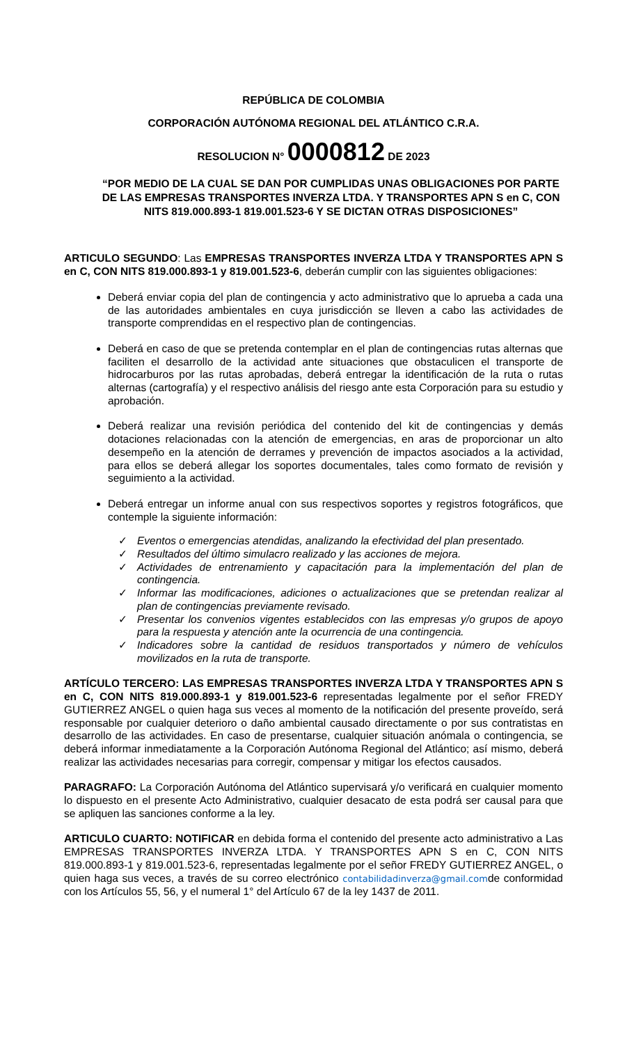REPÚBLICA DE COLOMBIA
CORPORACIÓN AUTÓNOMA REGIONAL DEL ATLÁNTICO C.R.A.
RESOLUCION N° 0000812 DE 2023
“POR MEDIO DE LA CUAL SE DAN POR CUMPLIDAS UNAS OBLIGACIONES POR PARTE DE LAS EMPRESAS TRANSPORTES INVERZA LTDA. Y TRANSPORTES APN S en C, CON NITS 819.000.893-1 819.001.523-6 Y SE DICTAN OTRAS DISPOSICIONES”
ARTICULO SEGUNDO: Las EMPRESAS TRANSPORTES INVERZA LTDA Y TRANSPORTES APN S en C, CON NITS 819.000.893-1 y 819.001.523-6, deberán cumplir con las siguientes obligaciones:
Deberá enviar copia del plan de contingencia y acto administrativo que lo aprueba a cada una de las autoridades ambientales en cuya jurisdicción se lleven a cabo las actividades de transporte comprendidas en el respectivo plan de contingencias.
Deberá en caso de que se pretenda contemplar en el plan de contingencias rutas alternas que faciliten el desarrollo de la actividad ante situaciones que obstaculicen el transporte de hidrocarburos por las rutas aprobadas, deberá entregar la identificación de la ruta o rutas alternas (cartografía) y el respectivo análisis del riesgo ante esta Corporación para su estudio y aprobación.
Deberá realizar una revisión periódica del contenido del kit de contingencias y demás dotaciones relacionadas con la atención de emergencias, en aras de proporcionar un alto desempeño en la atención de derrames y prevención de impactos asociados a la actividad, para ellos se deberá allegar los soportes documentales, tales como formato de revisión y seguimiento a la actividad.
Deberá entregar un informe anual con sus respectivos soportes y registros fotográficos, que contemple la siguiente información:
✓ Eventos o emergencias atendidas, analizando la efectividad del plan presentado.
✓ Resultados del último simulacro realizado y las acciones de mejora.
✓ Actividades de entrenamiento y capacitación para la implementación del plan de contingencia.
✓ Informar las modificaciones, adiciones o actualizaciones que se pretendan realizar al plan de contingencias previamente revisado.
✓ Presentar los convenios vigentes establecidos con las empresas y/o grupos de apoyo para la respuesta y atención ante la ocurrencia de una contingencia.
✓ Indicadores sobre la cantidad de residuos transportados y número de vehículos movilizados en la ruta de transporte.
ARTÍCULO TERCERO: LAS EMPRESAS TRANSPORTES INVERZA LTDA Y TRANSPORTES APN S en C, CON NITS 819.000.893-1 y 819.001.523-6 representadas legalmente por el señor FREDY GUTIERREZ ANGEL o quien haga sus veces al momento de la notificación del presente proveído, será responsable por cualquier deterioro o daño ambiental causado directamente o por sus contratistas en desarrollo de las actividades. En caso de presentarse, cualquier situación anómala o contingencia, se deberá informar inmediatamente a la Corporación Autónoma Regional del Atlántico; así mismo, deberá realizar las actividades necesarias para corregir, compensar y mitigar los efectos causados.
PARAGRAFO: La Corporación Autónoma del Atlántico supervisará y/o verificará en cualquier momento lo dispuesto en el presente Acto Administrativo, cualquier desacato de esta podrá ser causal para que se apliquen las sanciones conforme a la ley.
ARTICULO CUARTO: NOTIFICAR en debida forma el contenido del presente acto administrativo a Las EMPRESAS TRANSPORTES INVERZA LTDA. Y TRANSPORTES APN S en C, CON NITS 819.000.893-1 y 819.001.523-6, representadas legalmente por el señor FREDY GUTIERREZ ANGEL, o quien haga sus veces, a través de su correo electrónico contabilidadinverza@gmail.comde conformidad con los Artículos 55, 56, y el numeral 1° del Artículo 67 de la ley 1437 de 2011.